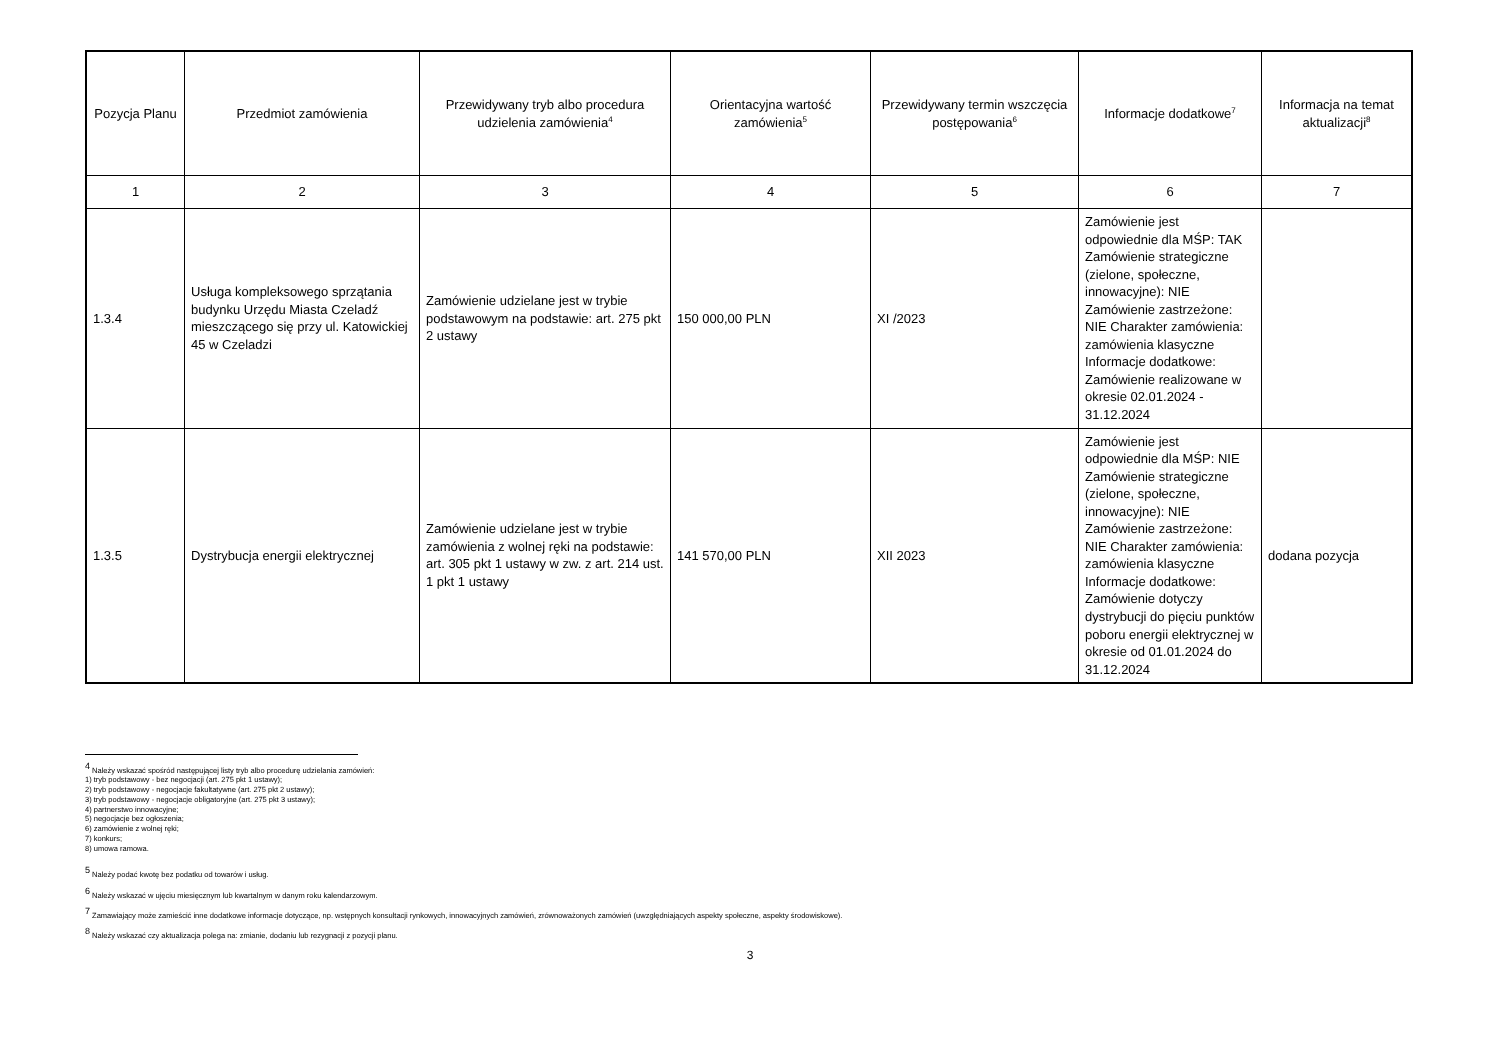| Pozycja Planu | Przedmiot zamówienia | Przewidywany tryb albo procedura udzielenia zamówienia<sup>4</sup> | Orientacyjna wartość zamówienia<sup>5</sup> | Przewidywany termin wszczęcia postępowania<sup>6</sup> | Informacje dodatkowe<sup>7</sup> | Informacja na temat aktualizacji<sup>8</sup> |
| --- | --- | --- | --- | --- | --- | --- |
| 1 | 2 | 3 | 4 | 5 | 6 | 7 |
| 1.3.4 | Usługa kompleksowego sprzątania budynku Urzędu Miasta Czeladź mieszczącego się przy ul. Katowickiej 45 w Czeladzi | Zamówienie udzielane jest w trybie podstawowym na podstawie: art. 275 pkt 2 ustawy | 150 000,00 PLN | XI /2023 | Zamówienie jest odpowiednie dla MŚP: TAK Zamówienie strategiczne (zielone, społeczne, innowacyjne): NIE Zamówienie zastrzeżone: NIE Charakter zamówienia: zamówienia klasyczne Informacje dodatkowe: Zamówienie realizowane w okresie 02.01.2024 - 31.12.2024 | |
| 1.3.5 | Dystrybucja energii elektrycznej | Zamówienie udzielane jest w trybie zamówienia z wolnej ręki na podstawie: art. 305 pkt 1 ustawy w zw. z art. 214 ust. 1 pkt 1 ustawy | 141 570,00 PLN | XII 2023 | Zamówienie jest odpowiednie dla MŚP: NIE Zamówienie strategiczne (zielone, społeczne, innowacyjne): NIE Zamówienie zastrzeżone: NIE Charakter zamówienia: zamówienia klasyczne Informacje dodatkowe: Zamówienie dotyczy dystrybucji do pięciu punktów poboru energii elektrycznej w okresie od 01.01.2024 do 31.12.2024 | dodana pozycja |
<sup>4</sup> Należy wskazać spośród następującej listy tryb albo procedurę udzielania zamówień:
1) tryb podstawowy - bez negocjacji (art. 275 pkt 1 ustawy);
2) tryb podstawowy - negocjacje fakultatywne (art. 275 pkt 2 ustawy);
3) tryb podstawowy - negocjacje obligatoryjne (art. 275 pkt 3 ustawy);
4) partnerstwo innowacyjne;
5) negocjacje bez ogłoszenia;
6) zamówienie z wolnej ręki;
7) konkurs;
8) umowa ramowa.
<sup>5</sup> Należy podać kwotę bez podatku od towarów i usług.
<sup>6</sup> Należy wskazać w ujęciu miesięcznym lub kwartalnym w danym roku kalendarzowym.
<sup>7</sup> Zamawiający może zamieścić inne dodatkowe informacje dotyczące, np. wstępnych konsultacji rynkowych, innowacyjnych zamówień, zrównoważonych zamówień (uwzględniających aspekty społeczne, aspekty środowiskowe).
<sup>8</sup> Należy wskazać czy aktualizacja polega na: zmianie, dodaniu lub rezygnacji z pozycji planu.
3